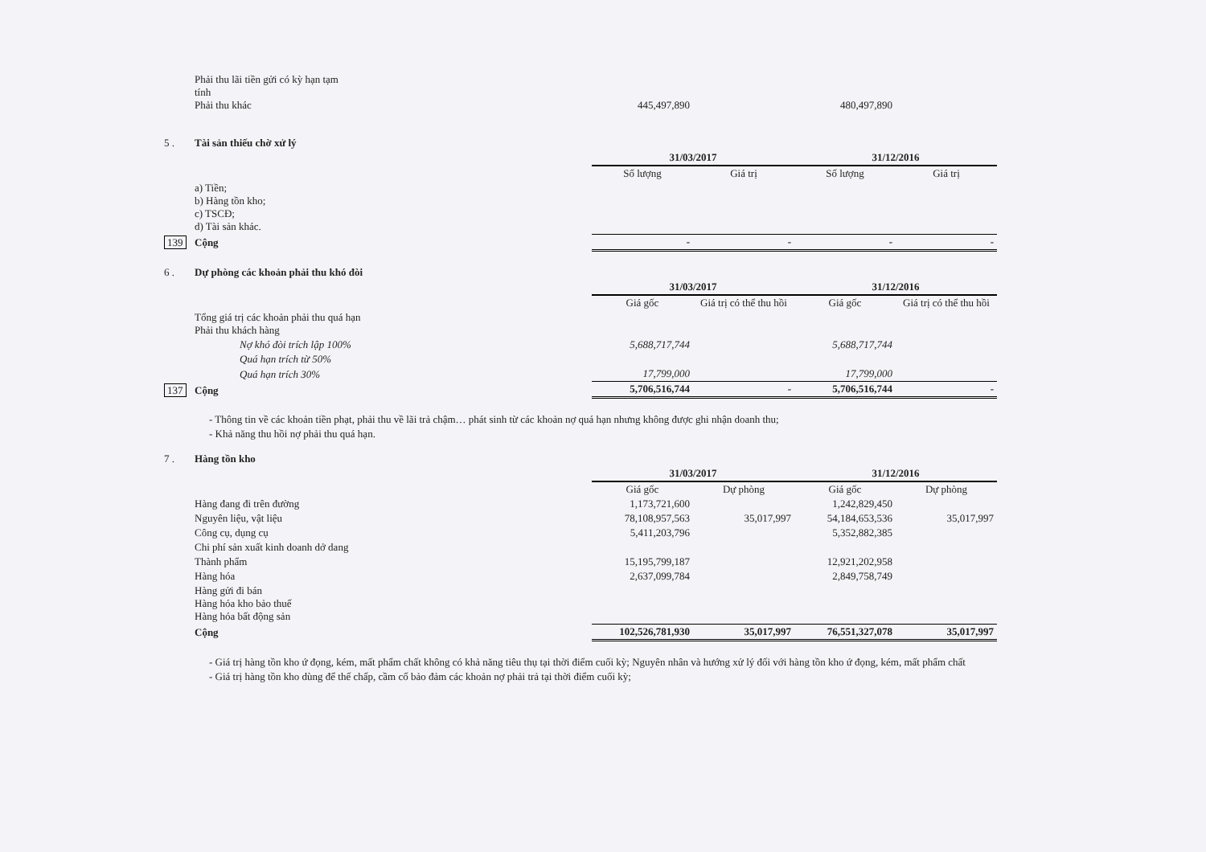| | Phải thu lãi tiền gửi có kỳ hạn tạm tính Phải thu khác | | 445,497,890 | | 480,497,890 | |
| 5 . | Tài sản thiếu chờ xử lý | | | | | |
| | | | 31/03/2017 | | 31/12/2016 | |
| | | | Số lượng | Giá trị | Số lượng | Giá trị |
| | a) Tiền; b) Hàng tồn kho; c) TSCĐ; d) Tài sản khác. | | | | | |
| 139 | Cộng | | - | - | - | - |
| 6 . | Dự phòng các khoản phải thu khó đòi | | | | | |
| | | | 31/03/2017 | | 31/12/2016 | |
| | | | Giá gốc | Giá trị có thể thu hồi | Giá gốc | Giá trị có thể thu hồi |
| | Tổng giá trị các khoản phải thu quá hạn Phải thu khách hàng | | | | | |
| | Nợ khó đòi trích lập 100% | | 5,688,717,744 | | 5,688,717,744 | |
| | Quá hạn trích từ 50% | | | | | |
| | Quá hạn trích 30% | | 17,799,000 | | 17,799,000 | |
| 137 | Cộng | | 5,706,516,744 | - | 5,706,516,744 | - |
- Thông tin về các khoản tiền phạt, phải thu về lãi trả chậm… phát sinh từ các khoản nợ quá hạn nhưng không được ghi nhận doanh thu;
- Khả năng thu hồi nợ phải thu quá hạn.
| 7 . | Hàng tồn kho | | | | |
| | | 31/03/2017 | | 31/12/2016 | |
| | | Giá gốc | Dự phòng | Giá gốc | Dự phòng |
| | Hàng đang đi trên đường | 1,173,721,600 | | 1,242,829,450 | |
| | Nguyên liệu, vật liệu | 78,108,957,563 | 35,017,997 | 54,184,653,536 | 35,017,997 |
| | Công cụ, dụng cụ | 5,411,203,796 | | 5,352,882,385 | |
| | Chi phí sản xuất kinh doanh dở dang | | | | |
| | Thành phẩm | 15,195,799,187 | | 12,921,202,958 | |
| | Hàng hóa | 2,637,099,784 | | 2,849,758,749 | |
| | Hàng gửi đi bán Hàng hóa kho bảo thuế Hàng hóa bất động sản | | | | |
| | Cộng | 102,526,781,930 | 35,017,997 | 76,551,327,078 | 35,017,997 |
- Giá trị hàng tồn kho ứ đọng, kém, mất phẩm chất không có khả năng tiêu thụ tại thời điểm cuối kỳ; Nguyên nhân và hướng xử lý đối với hàng tồn kho ứ đọng, kém, mất phẩm chất
- Giá trị hàng tồn kho dùng để thế chấp, cầm cố bảo đảm các khoản nợ phải trả tại thời điểm cuối kỳ;